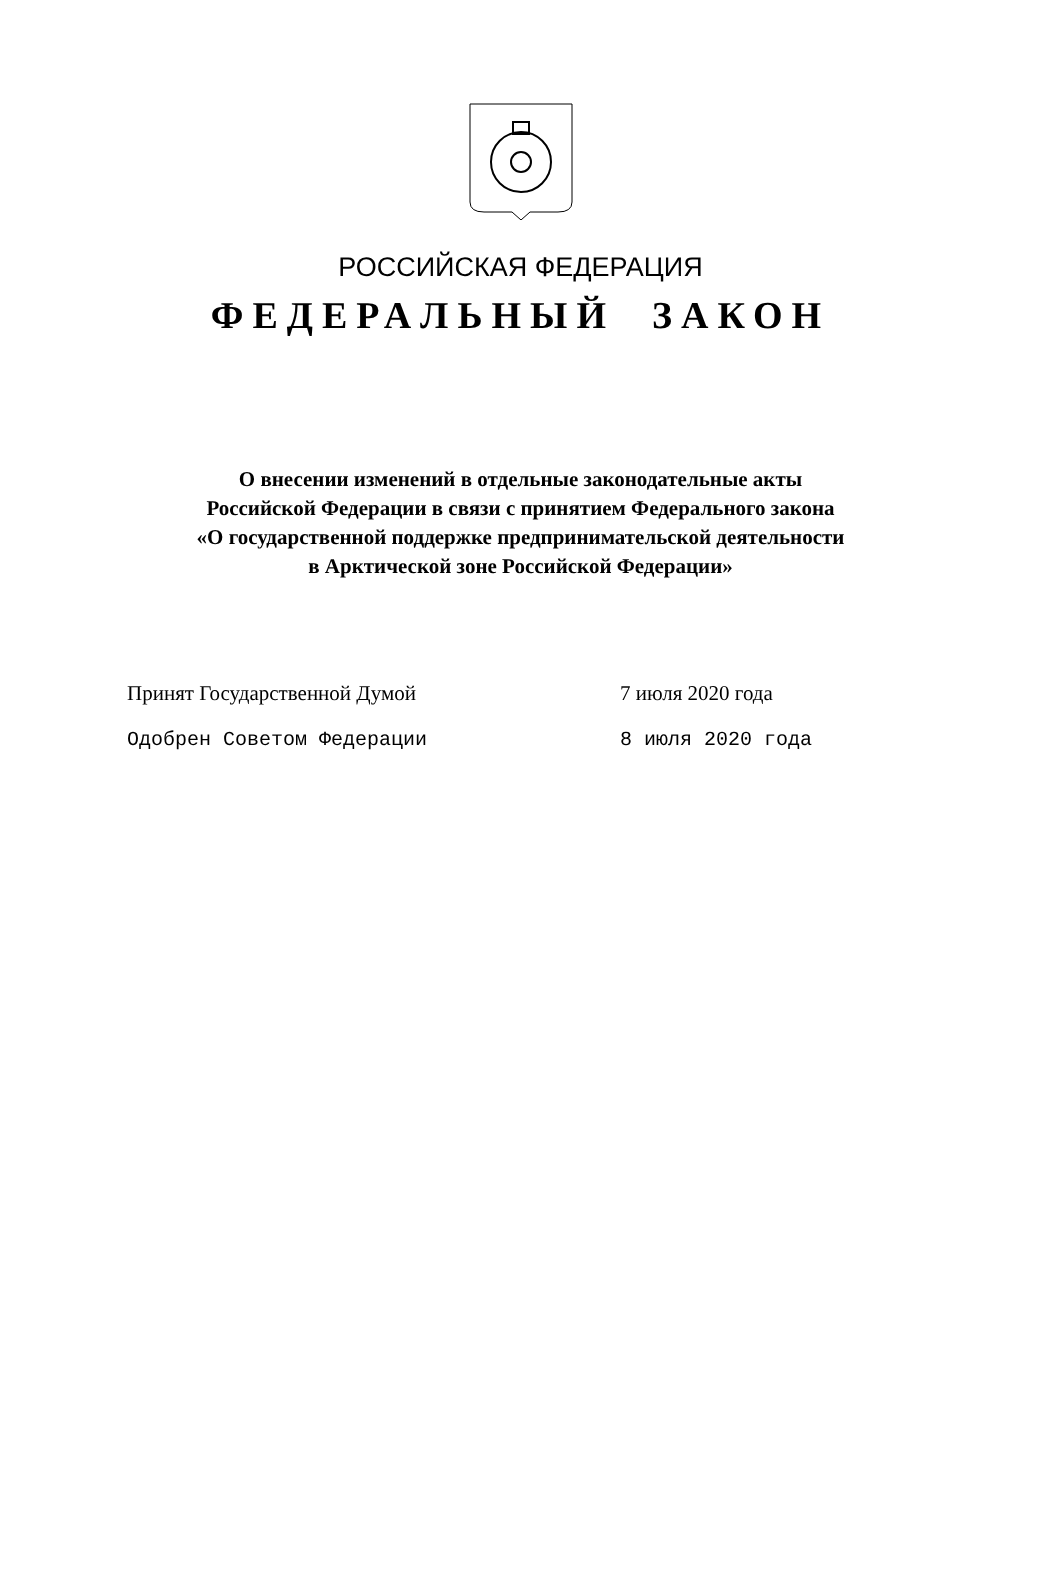РОССИЙСКАЯ ФЕДЕРАЦИЯ
ФЕДЕРАЛЬНЫЙ ЗАКОН
О внесении изменений в отдельные законодательные акты
Российской Федерации в связи с принятием Федерального закона
«О государственной поддержке предпринимательской деятельности
в Арктической зоне Российской Федерации»
Принят Государственной Думой 7 июля 2020 года
Одобрен Советом Федерации 8 июля 2020 года